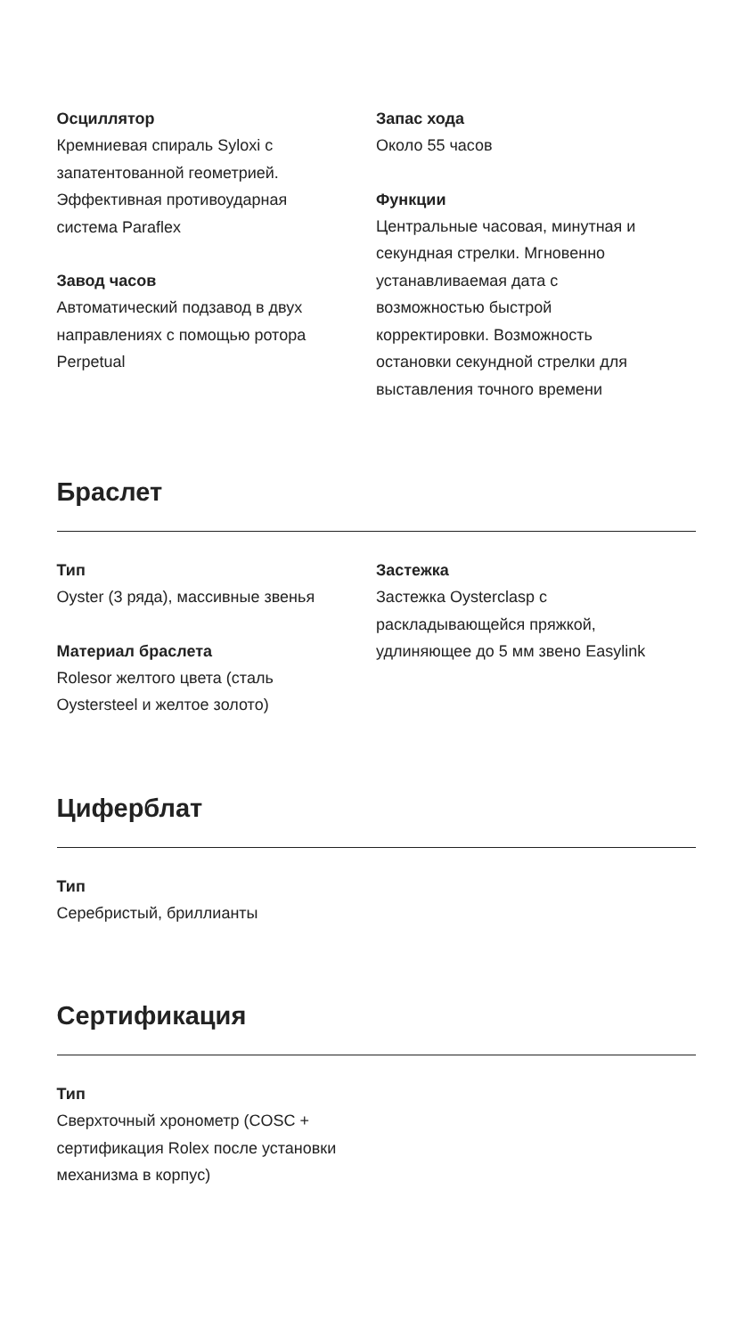Осциллятор
Кремниевая спираль Syloxi с
запатентованной геометрией.
Эффективная противоударная
система Paraflex
Завод часов
Автоматический подзавод в двух
направлениях с помощью ротора
Perpetual
Запас хода
Около 55 часов
Функции
Центральные часовая, минутная и
секундная стрелки. Мгновенно
устанавливаемая дата с
возможностью быстрой
корректировки. Возможность
остановки секундной стрелки для
выставления точного времени
Браслет
Тип
Oyster (3 ряда), массивные звенья
Материал браслета
Rolesor желтого цвета (сталь
Oystersteel и желтое золото)
Застежка
Застежка Oysterclasp с
раскладывающейся пряжкой,
удлиняющее до 5 мм звено Easylink
Циферблат
Тип
Серебристый, бриллианты
Сертификация
Тип
Сверхточный хронометр (COSC +
сертификация Rolex после установки
механизма в корпус)